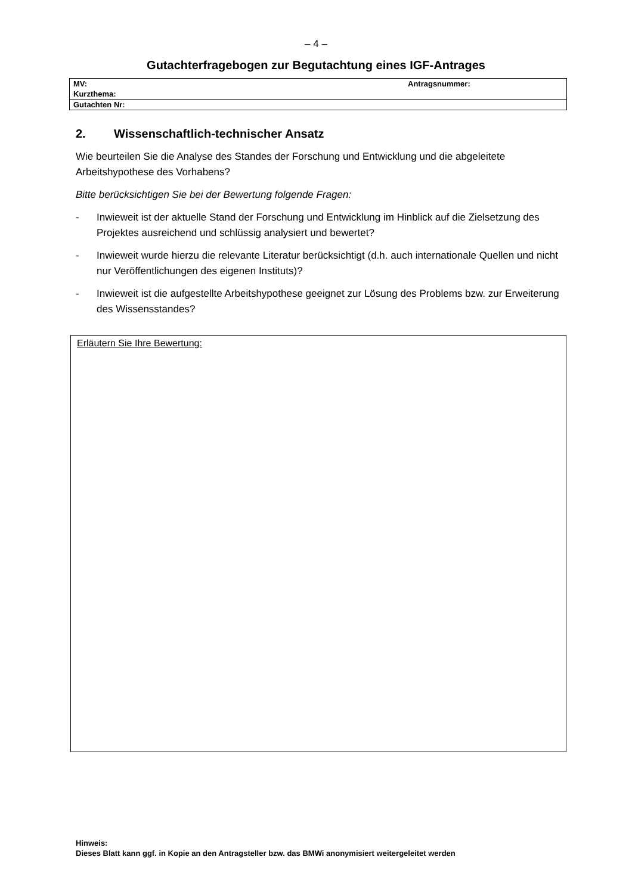– 4 –
Gutachterfragebogen zur Begutachtung eines IGF-Antrages
| MV: | Antragsnummer: |
| Kurzthema: | |
| Gutachten Nr: | |
2. Wissenschaftlich-technischer Ansatz
Wie beurteilen Sie die Analyse des Standes der Forschung und Entwicklung und die abgeleitete Arbeitshypothese des Vorhabens?
Bitte berücksichtigen Sie bei der Bewertung folgende Fragen:
- Inwieweit ist der aktuelle Stand der Forschung und Entwicklung im Hinblick auf die Zielsetzung des Projektes ausreichend und schlüssig analysiert und bewertet?
- Inwieweit wurde hierzu die relevante Literatur berücksichtigt (d.h. auch internationale Quellen und nicht nur Veröffentlichungen des eigenen Instituts)?
- Inwieweit ist die aufgestellte Arbeitshypothese geeignet zur Lösung des Problems bzw. zur Erweiterung des Wissensstandes?
Erläutern Sie Ihre Bewertung:
Hinweis:
Dieses Blatt kann ggf. in Kopie an den Antragsteller bzw. das BMWi anonymisiert weitergeleitet werden